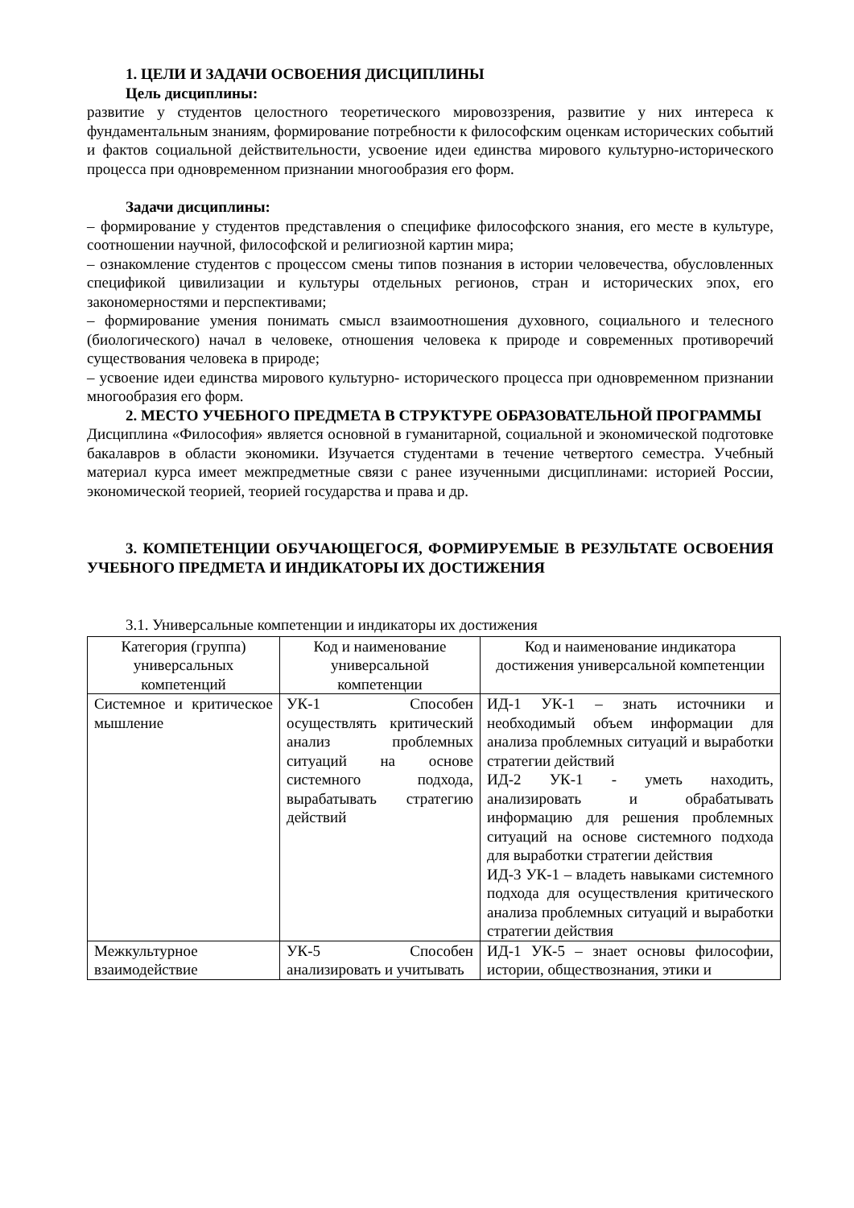1. ЦЕЛИ И ЗАДАЧИ ОСВОЕНИЯ ДИСЦИПЛИНЫ
Цель дисциплины:
развитие у студентов целостного теоретического мировоззрения, развитие у них интереса к фундаментальным знаниям, формирование потребности к философским оценкам исторических событий и фактов социальной действительности, усвоение идеи единства мирового культурно-исторического процесса при одновременном признании многообразия его форм.
Задачи дисциплины:
– формирование у студентов представления о специфике философского знания, его месте в культуре, соотношении научной, философской и религиозной картин мира;
– ознакомление студентов с процессом смены типов познания в истории человечества, обусловленных спецификой цивилизации и культуры отдельных регионов, стран и исторических эпох, его закономерностями и перспективами;
– формирование умения понимать смысл взаимоотношения духовного, социального и телесного (биологического) начал в человеке, отношения человека к природе и современных противоречий существования человека в природе;
– усвоение идеи единства мирового культурно- исторического процесса при одновременном признании многообразия его форм.
2. МЕСТО УЧЕБНОГО ПРЕДМЕТА В СТРУКТУРЕ ОБРАЗОВАТЕЛЬНОЙ ПРОГРАММЫ
Дисциплина «Философия» является основной в гуманитарной, социальной и экономической подготовке бакалавров в области экономики. Изучается студентами в течение четвертого семестра. Учебный материал курса имеет межпредметные связи с ранее изученными дисциплинами: историей России, экономической теорией, теорией государства и права и др.
3. КОМПЕТЕНЦИИ ОБУЧАЮЩЕГОСЯ, ФОРМИРУЕМЫЕ В РЕЗУЛЬТАТЕ ОСВОЕНИЯ УЧЕБНОГО ПРЕДМЕТА И ИНДИКАТОРЫ ИХ ДОСТИЖЕНИЯ
3.1. Универсальные компетенции и индикаторы их достижения
| Категория (группа) универсальных компетенций | Код и наименование универсальной компетенции | Код и наименование индикатора достижения универсальной компетенции |
| --- | --- | --- |
| Системное и критическое мышление | УК-1 Способен осуществлять критический анализ проблемных ситуаций на основе системного подхода, вырабатывать стратегию действий | ИД-1 УК-1 – знать источники и необходимый объем информации для анализа проблемных ситуаций и выработки стратегии действий ИД-2 УК-1 - уметь находить, анализировать и обрабатывать информацию для решения проблемных ситуаций на основе системного подхода для выработки стратегии действия ИД-3 УК-1 – владеть навыками системного подхода для осуществления критического анализа проблемных ситуаций и выработки стратегии действия |
| Межкультурное взаимодействие | УК-5 Способен анализировать и учитывать | ИД-1 УК-5 – знает основы философии, истории, обществознания, этики и |